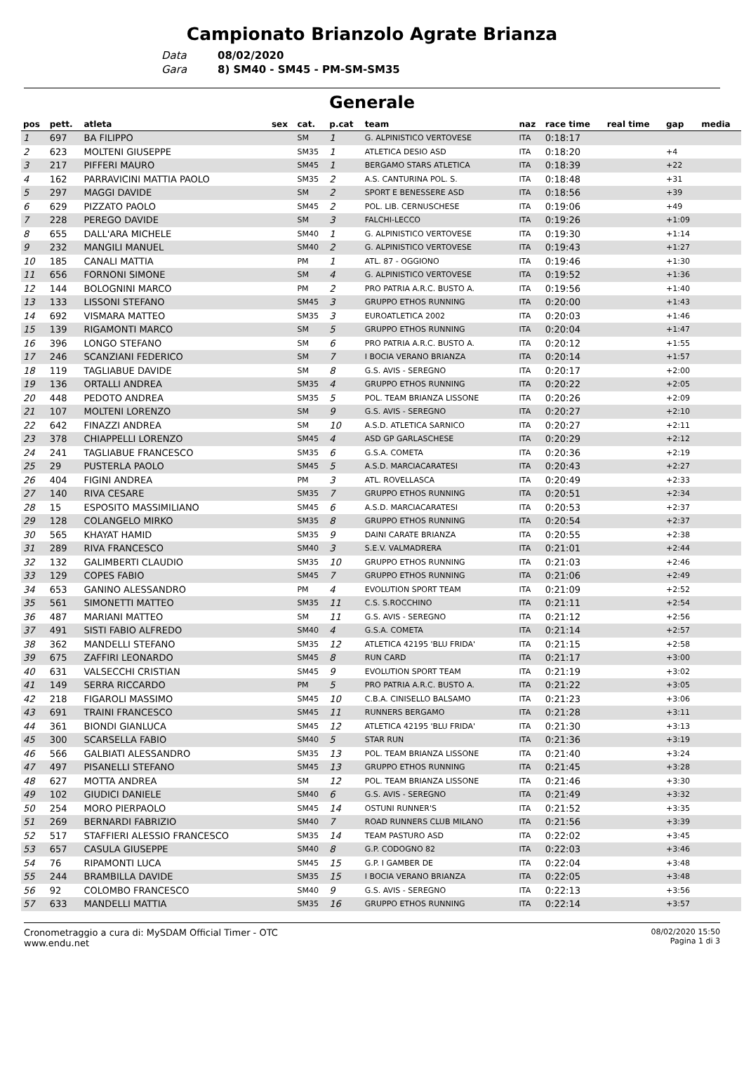Campionato Brianzolo Agrate Brianza
Data 08/02/2020
Gara 8) SM40 - SM45 - PM-SM-SM35
Generale
| pos | pett. | atleta | sex | cat. | p.cat | team | naz | race time | real time | gap | media |
| --- | --- | --- | --- | --- | --- | --- | --- | --- | --- | --- | --- |
| 1 | 697 | BA FILIPPO | | SM | 1 | G. ALPINISTICO VERTOVESE | ITA | 0:18:17 | | | |
| 2 | 623 | MOLTENI GIUSEPPE | | SM35 | 1 | ATLETICA DESIO ASD | ITA | 0:18:20 | | +4 | |
| 3 | 217 | PIFFERI MAURO | | SM45 | 1 | BERGAMO STARS ATLETICA | ITA | 0:18:39 | | +22 | |
| 4 | 162 | PARRAVICINI MATTIA PAOLO | | SM35 | 2 | A.S. CANTURINA POL. S. | ITA | 0:18:48 | | +31 | |
| 5 | 297 | MAGGI DAVIDE | | SM | 2 | SPORT E BENESSERE ASD | ITA | 0:18:56 | | +39 | |
| 6 | 629 | PIZZATO PAOLO | | SM45 | 2 | POL. LIB. CERNUSCHESE | ITA | 0:19:06 | | +49 | |
| 7 | 228 | PEREGO DAVIDE | | SM | 3 | FALCHI-LECCO | ITA | 0:19:26 | | +1:09 | |
| 8 | 655 | DALL'ARA MICHELE | | SM40 | 1 | G. ALPINISTICO VERTOVESE | ITA | 0:19:30 | | +1:14 | |
| 9 | 232 | MANGILI MANUEL | | SM40 | 2 | G. ALPINISTICO VERTOVESE | ITA | 0:19:43 | | +1:27 | |
| 10 | 185 | CANALI MATTIA | | PM | 1 | ATL. 87 - OGGIONO | ITA | 0:19:46 | | +1:30 | |
| 11 | 656 | FORNONI SIMONE | | SM | 4 | G. ALPINISTICO VERTOVESE | ITA | 0:19:52 | | +1:36 | |
| 12 | 144 | BOLOGNINI MARCO | | PM | 2 | PRO PATRIA A.R.C. BUSTO A. | ITA | 0:19:56 | | +1:40 | |
| 13 | 133 | LISSONI STEFANO | | SM45 | 3 | GRUPPO ETHOS RUNNING | ITA | 0:20:00 | | +1:43 | |
| 14 | 692 | VISMARA MATTEO | | SM35 | 3 | EUROATLETICA 2002 | ITA | 0:20:03 | | +1:46 | |
| 15 | 139 | RIGAMONTI MARCO | | SM | 5 | GRUPPO ETHOS RUNNING | ITA | 0:20:04 | | +1:47 | |
| 16 | 396 | LONGO STEFANO | | SM | 6 | PRO PATRIA A.R.C. BUSTO A. | ITA | 0:20:12 | | +1:55 | |
| 17 | 246 | SCANZIANI FEDERICO | | SM | 7 | I BOCIA VERANO BRIANZA | ITA | 0:20:14 | | +1:57 | |
| 18 | 119 | TAGLIABUE DAVIDE | | SM | 8 | G.S. AVIS - SEREGNO | ITA | 0:20:17 | | +2:00 | |
| 19 | 136 | ORTALLI ANDREA | | SM35 | 4 | GRUPPO ETHOS RUNNING | ITA | 0:20:22 | | +2:05 | |
| 20 | 448 | PEDOTO ANDREA | | SM35 | 5 | POL. TEAM BRIANZA LISSONE | ITA | 0:20:26 | | +2:09 | |
| 21 | 107 | MOLTENI LORENZO | | SM | 9 | G.S. AVIS - SEREGNO | ITA | 0:20:27 | | +2:10 | |
| 22 | 642 | FINAZZI ANDREA | | SM | 10 | A.S.D. ATLETICA SARNICO | ITA | 0:20:27 | | +2:11 | |
| 23 | 378 | CHIAPPELLI LORENZO | | SM45 | 4 | ASD GP GARLASCHESE | ITA | 0:20:29 | | +2:12 | |
| 24 | 241 | TAGLIABUE FRANCESCO | | SM35 | 6 | G.S.A. COMETA | ITA | 0:20:36 | | +2:19 | |
| 25 | 29 | PUSTERLA PAOLO | | SM45 | 5 | A.S.D. MARCIACARATESI | ITA | 0:20:43 | | +2:27 | |
| 26 | 404 | FIGINI ANDREA | | PM | 3 | ATL. ROVELLASCA | ITA | 0:20:49 | | +2:33 | |
| 27 | 140 | RIVA CESARE | | SM35 | 7 | GRUPPO ETHOS RUNNING | ITA | 0:20:51 | | +2:34 | |
| 28 | 15 | ESPOSITO MASSIMILIANO | | SM45 | 6 | A.S.D. MARCIACARATESI | ITA | 0:20:53 | | +2:37 | |
| 29 | 128 | COLANGELO MIRKO | | SM35 | 8 | GRUPPO ETHOS RUNNING | ITA | 0:20:54 | | +2:37 | |
| 30 | 565 | KHAYAT HAMID | | SM35 | 9 | DAINI CARATE BRIANZA | ITA | 0:20:55 | | +2:38 | |
| 31 | 289 | RIVA FRANCESCO | | SM40 | 3 | S.E.V. VALMADRERA | ITA | 0:21:01 | | +2:44 | |
| 32 | 132 | GALIMBERTI CLAUDIO | | SM35 | 10 | GRUPPO ETHOS RUNNING | ITA | 0:21:03 | | +2:46 | |
| 33 | 129 | COPES FABIO | | SM45 | 7 | GRUPPO ETHOS RUNNING | ITA | 0:21:06 | | +2:49 | |
| 34 | 653 | GANINO ALESSANDRO | | PM | 4 | EVOLUTION SPORT TEAM | ITA | 0:21:09 | | +2:52 | |
| 35 | 561 | SIMONETTI MATTEO | | SM35 | 11 | C.S. S.ROCCHINO | ITA | 0:21:11 | | +2:54 | |
| 36 | 487 | MARIANI MATTEO | | SM | 11 | G.S. AVIS - SEREGNO | ITA | 0:21:12 | | +2:56 | |
| 37 | 491 | SISTI FABIO ALFREDO | | SM40 | 4 | G.S.A. COMETA | ITA | 0:21:14 | | +2:57 | |
| 38 | 362 | MANDELLI STEFANO | | SM35 | 12 | ATLETICA 42195 'BLU FRIDA' | ITA | 0:21:15 | | +2:58 | |
| 39 | 675 | ZAFFIRI LEONARDO | | SM45 | 8 | RUN CARD | ITA | 0:21:17 | | +3:00 | |
| 40 | 631 | VALSECCHI CRISTIAN | | SM45 | 9 | EVOLUTION SPORT TEAM | ITA | 0:21:19 | | +3:02 | |
| 41 | 149 | SERRA RICCARDO | | PM | 5 | PRO PATRIA A.R.C. BUSTO A. | ITA | 0:21:22 | | +3:05 | |
| 42 | 218 | FIGAROLI MASSIMO | | SM45 | 10 | C.B.A. CINISELLO BALSAMO | ITA | 0:21:23 | | +3:06 | |
| 43 | 691 | TRAINI FRANCESCO | | SM45 | 11 | RUNNERS BERGAMO | ITA | 0:21:28 | | +3:11 | |
| 44 | 361 | BIONDI GIANLUCA | | SM45 | 12 | ATLETICA 42195 'BLU FRIDA' | ITA | 0:21:30 | | +3:13 | |
| 45 | 300 | SCARSELLA FABIO | | SM40 | 5 | STAR RUN | ITA | 0:21:36 | | +3:19 | |
| 46 | 566 | GALBIATI ALESSANDRO | | SM35 | 13 | POL. TEAM BRIANZA LISSONE | ITA | 0:21:40 | | +3:24 | |
| 47 | 497 | PISANELLI STEFANO | | SM45 | 13 | GRUPPO ETHOS RUNNING | ITA | 0:21:45 | | +3:28 | |
| 48 | 627 | MOTTA ANDREA | | SM | 12 | POL. TEAM BRIANZA LISSONE | ITA | 0:21:46 | | +3:30 | |
| 49 | 102 | GIUDICI DANIELE | | SM40 | 6 | G.S. AVIS - SEREGNO | ITA | 0:21:49 | | +3:32 | |
| 50 | 254 | MORO PIERPAOLO | | SM45 | 14 | OSTUNI RUNNER'S | ITA | 0:21:52 | | +3:35 | |
| 51 | 269 | BERNARDI FABRIZIO | | SM40 | 7 | ROAD RUNNERS CLUB MILANO | ITA | 0:21:56 | | +3:39 | |
| 52 | 517 | STAFFIERI ALESSIO FRANCESCO | | SM35 | 14 | TEAM PASTURO ASD | ITA | 0:22:02 | | +3:45 | |
| 53 | 657 | CASULA GIUSEPPE | | SM40 | 8 | G.P. CODOGNO 82 | ITA | 0:22:03 | | +3:46 | |
| 54 | 76 | RIPAMONTI LUCA | | SM45 | 15 | G.P. I GAMBER DE | ITA | 0:22:04 | | +3:48 | |
| 55 | 244 | BRAMBILLA DAVIDE | | SM35 | 15 | I BOCIA VERANO BRIANZA | ITA | 0:22:05 | | +3:48 | |
| 56 | 92 | COLOMBO FRANCESCO | | SM40 | 9 | G.S. AVIS - SEREGNO | ITA | 0:22:13 | | +3:56 | |
| 57 | 633 | MANDELLI MATTIA | | SM35 | 16 | GRUPPO ETHOS RUNNING | ITA | 0:22:14 | | +3:57 | |
Cronometraggio a cura di: MySDAM Official Timer - OTC
www.endu.net
08/02/2020 15:50
Pagina 1 di 3